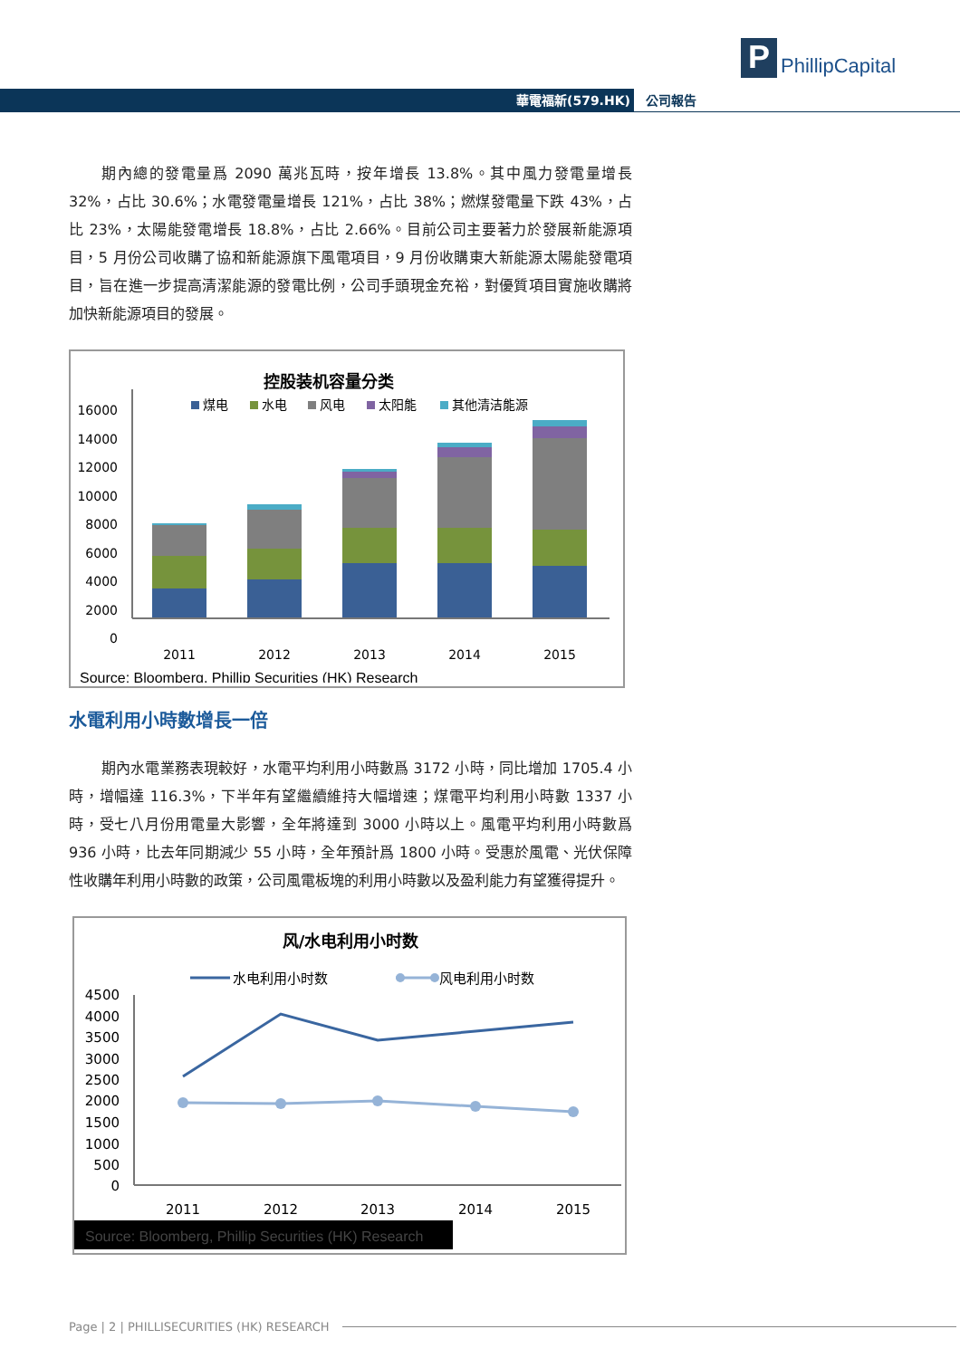P PhillipCapital
華電福新(579.HK) 公司報告
期內總的發電量爲 2090 萬兆瓦時，按年增長 13.8%。其中風力發電量增長 32%，占比 30.6%；水電發電量增長 121%，占比 38%；燃煤發電量下跌 43%，占比 23%，太陽能發電增長 18.8%，占比 2.66%。目前公司主要著力於發展新能源項目，5 月份公司收購了協和新能源旗下風電項目，9 月份收購東大新能源太陽能發電項目，旨在進一步提高清潔能源的發電比例，公司手頭現金充裕，對優質項目實施收購將加快新能源項目的發展。
控股装机容量分类
16000
14000
12000
10000
8000
6000
4000
2000
0
煤电
水电
风电
太阳能
其他清洁能源
2011
2012
2013
2014
2015
Source: Bloomberg, Phillip Securities (HK) Research
水電利用小時數增長一倍
期內水電業務表現較好，水電平均利用小時數爲 3172 小時，同比增加 1705.4 小時，增幅達 116.3%，下半年有望繼續維持大幅增速；煤電平均利用小時數 1337 小時，受七八月份用電量大影響，全年將達到 3000 小時以上。風電平均利用小時數爲 936 小時，比去年同期減少 55 小時，全年預計爲 1800 小時。受惠於風電、光伏保障性收購年利用小時數的政策，公司風電板塊的利用小時數以及盈利能力有望獲得提升。
风/水电利用小时数
水电利用小时数
风电利用小时数
4500
4000
3500
3000
2500
2000
1500
1000
500
0
2011
2012
2013
2014
2015
Source: Bloomberg, Phillip Securities (HK) Research
Page | 2 | PHILLISECURITIES (HK) RESEARCH